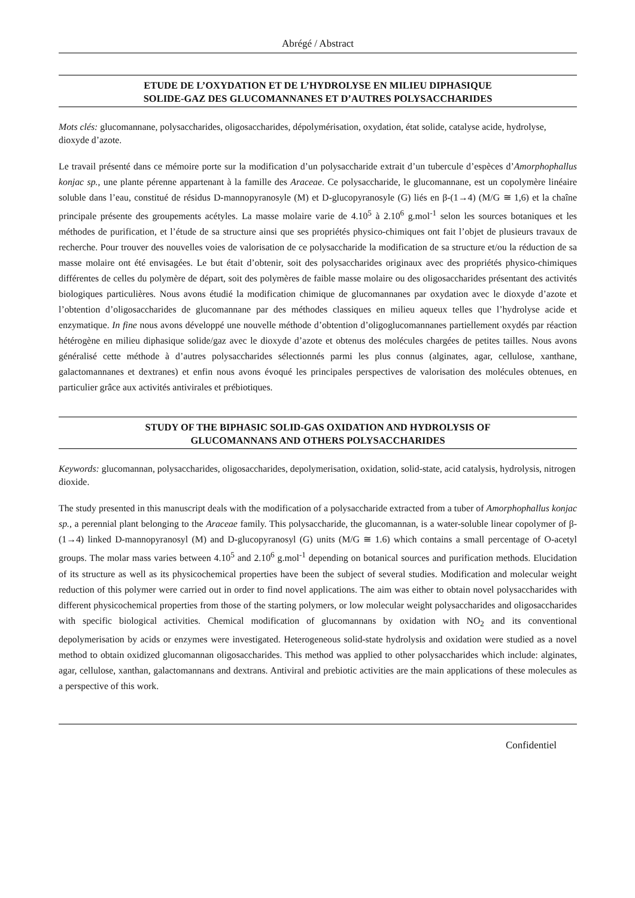Abrégé / Abstract
ETUDE DE L’OXYDATION ET DE L’HYDROLYSE EN MILIEU DIPHASIQUE
SOLIDE-GAZ DES GLUCOMANNANES ET D’AUTRES POLYSACCHARIDES
Mots clés: glucomannane, polysaccharides, oligosaccharides, dépolymérisation, oxydation, état solide, catalyse acide, hydrolyse, dioxyde d’azote.
Le travail présenté dans ce mémoire porte sur la modification d’un polysaccharide extrait d’un tubercule d’espèces d’Amorphophallus konjac sp., une plante pérenne appartenant à la famille des Araceae. Ce polysaccharide, le glucomannane, est un copolymère linéaire soluble dans l’eau, constitué de résidus D-mannopyranosyle (M) et D-glucopyranosyle (G) liés en β-(1→4) (M/G ≅ 1,6) et la chaîne principale présente des groupements acétyles. La masse molaire varie de 4.10<sup>5</sup> à 2.10<sup>6</sup> g.mol<sup>-1</sup> selon les sources botaniques et les méthodes de purification, et l’étude de sa structure ainsi que ses propriétés physico-chimiques ont fait l’objet de plusieurs travaux de recherche. Pour trouver des nouvelles voies de valorisation de ce polysaccharide la modification de sa structure et/ou la réduction de sa masse molaire ont été envisagées. Le but était d’obtenir, soit des polysaccharides originaux avec des propriétés physico-chimiques différentes de celles du polymère de départ, soit des polymères de faible masse molaire ou des oligosaccharides présentant des activités biologiques particulières. Nous avons étudié la modification chimique de glucomannanes par oxydation avec le dioxyde d’azote et l’obtention d’oligosaccharides de glucomannane par des méthodes classiques en milieu aqueux telles que l’hydrolyse acide et enzymatique. In fine nous avons développé une nouvelle méthode d’obtention d’oligoglucomannanes partiellement oxydés par réaction hétérogène en milieu diphasique solide/gaz avec le dioxyde d’azote et obtenus des molécules chargées de petites tailles. Nous avons généralisé cette méthode à d’autres polysaccharides sélectionnés parmi les plus connus (alginates, agar, cellulose, xanthane, galactomannanes et dextranes) et enfin nous avons évoqué les principales perspectives de valorisation des molécules obtenues, en particulier grâce aux activités antivirales et prébiotiques.
STUDY OF THE BIPHASIC SOLID-GAS OXIDATION AND HYDROLYSIS OF
GLUCOMANNANS AND OTHERS POLYSACCHARIDES
Keywords: glucomannan, polysaccharides, oligosaccharides, depolymerisation, oxidation, solid-state, acid catalysis, hydrolysis, nitrogen dioxide.
The study presented in this manuscript deals with the modification of a polysaccharide extracted from a tuber of Amorphophallus konjac sp., a perennial plant belonging to the Araceae family. This polysaccharide, the glucomannan, is a water-soluble linear copolymer of β-(1→4) linked D-mannopyranosyl (M) and D-glucopyranosyl (G) units (M/G ≅ 1.6) which contains a small percentage of O-acetyl groups. The molar mass varies between 4.10<sup>5</sup> and 2.10<sup>6</sup> g.mol<sup>-1</sup> depending on botanical sources and purification methods. Elucidation of its structure as well as its physicochemical properties have been the subject of several studies. Modification and molecular weight reduction of this polymer were carried out in order to find novel applications. The aim was either to obtain novel polysaccharides with different physicochemical properties from those of the starting polymers, or low molecular weight polysaccharides and oligosaccharides with specific biological activities. Chemical modification of glucomannans by oxidation with NO<sub>2</sub> and its conventional depolymerisation by acids or enzymes were investigated. Heterogeneous solid-state hydrolysis and oxidation were studied as a novel method to obtain oxidized glucomannan oligosaccharides. This method was applied to other polysaccharides which include: alginates, agar, cellulose, xanthan, galactomannans and dextrans. Antiviral and prebiotic activities are the main applications of these molecules as a perspective of this work.
Confidentiel